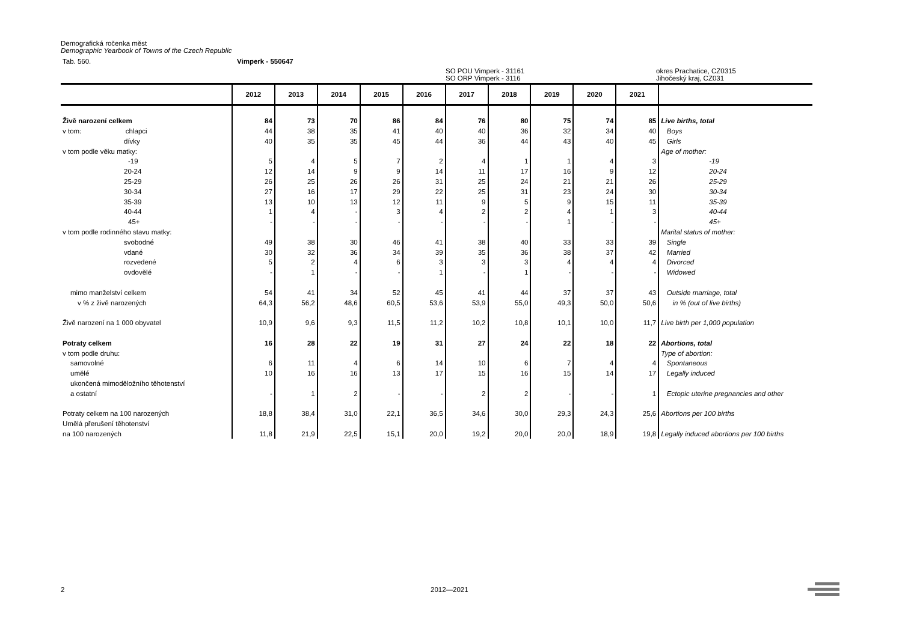Demografická ročenka měst
Demographic Yearbook of Towns of the Czech Republic
Tab. 560. Vimperk - 550647
SO POU Vimperk - 31161
SO ORP Vimperk - 3116 okres Prachatice, CZ0315
Jihočeský kraj, CZ031
| | 2012 | 2013 | 2014 | 2015 | 2016 | 2017 | 2018 | 2019 | 2020 | 2021 | |
| --- | --- | --- | --- | --- | --- | --- | --- | --- | --- | --- | --- |
| Živě narození celkem | 84 | 73 | 70 | 86 | 84 | 76 | 80 | 75 | 74 | 85 | Live births, total |
| v tom: chlapci | 44 | 38 | 35 | 41 | 40 | 40 | 36 | 32 | 34 | 40 | Boys |
| dívky | 40 | 35 | 35 | 45 | 44 | 36 | 44 | 43 | 40 | 45 | Girls |
| v tom podle věku matky: | | | | | | | | | | | Age of mother: |
| -19 | 5 | 4 | 5 | 7 | 2 | 4 | 1 | 1 | 4 | 3 | -19 |
| 20-24 | 12 | 14 | 9 | 9 | 14 | 11 | 17 | 16 | 9 | 12 | 20-24 |
| 25-29 | 26 | 25 | 26 | 26 | 31 | 25 | 24 | 21 | 21 | 26 | 25-29 |
| 30-34 | 27 | 16 | 17 | 29 | 22 | 25 | 31 | 23 | 24 | 30 | 30-34 |
| 35-39 | 13 | 10 | 13 | 12 | 11 | 9 | 5 | 9 | 15 | 11 | 35-39 |
| 40-44 | 1 | 4 | - | 3 | 4 | 2 | 2 | 4 | 1 | 3 | 40-44 |
| 45+ | - | - | - | - | - | - | - | 1 | - | - | 45+ |
| v tom podle rodinného stavu matky: | | | | | | | | | | | Marital status of mother: |
| svobodné | 49 | 38 | 30 | 46 | 41 | 38 | 40 | 33 | 33 | 39 | Single |
| vdané | 30 | 32 | 36 | 34 | 39 | 35 | 36 | 38 | 37 | 42 | Married |
| rozvedené | 5 | 2 | 4 | 6 | 3 | 3 | 3 | 4 | 4 | 4 | Divorced |
| ovdovělé | - | 1 | - | - | 1 | - | 1 | - | - | - | Widowed |
| mimo manželství celkem | 54 | 41 | 34 | 52 | 45 | 41 | 44 | 37 | 37 | 43 | Outside marriage, total |
| v % z živě narozených | 64,3 | 56,2 | 48,6 | 60,5 | 53,6 | 53,9 | 55,0 | 49,3 | 50,0 | 50,6 | in % (out of live births) |
| Živě narození na 1 000 obyvatel | 10,9 | 9,6 | 9,3 | 11,5 | 11,2 | 10,2 | 10,8 | 10,1 | 10,0 | 11,7 | Live birth per 1,000 population |
| Potraty celkem | 16 | 28 | 22 | 19 | 31 | 27 | 24 | 22 | 18 | 22 | Abortions, total |
| v tom podle druhu: | | | | | | | | | | | Type of abortion: |
| samovolné | 6 | 11 | 4 | 6 | 14 | 10 | 6 | 7 | 4 | 4 | Spontaneous |
| umělé | 10 | 16 | 16 | 13 | 17 | 15 | 16 | 15 | 14 | 17 | Legally induced |
| ukončená mimoděložního těhotenství | | | | | | | | | | | |
| a ostatní | - | 1 | 2 | - | - | 2 | 2 | - | - | 1 | Ectopic uterine pregnancies and other |
| Potraty celkem na 100 narozených | 18,8 | 38,4 | 31,0 | 22,1 | 36,5 | 34,6 | 30,0 | 29,3 | 24,3 | 25,6 | Abortions per 100 births |
| Umělá přerušení těhotenství | | | | | | | | | | | |
| na 100 narozených | 11,8 | 21,9 | 22,5 | 15,1 | 20,0 | 19,2 | 20,0 | 20,0 | 18,9 | 19,8 | Legally induced abortions per 100 births |
2 2012—2021